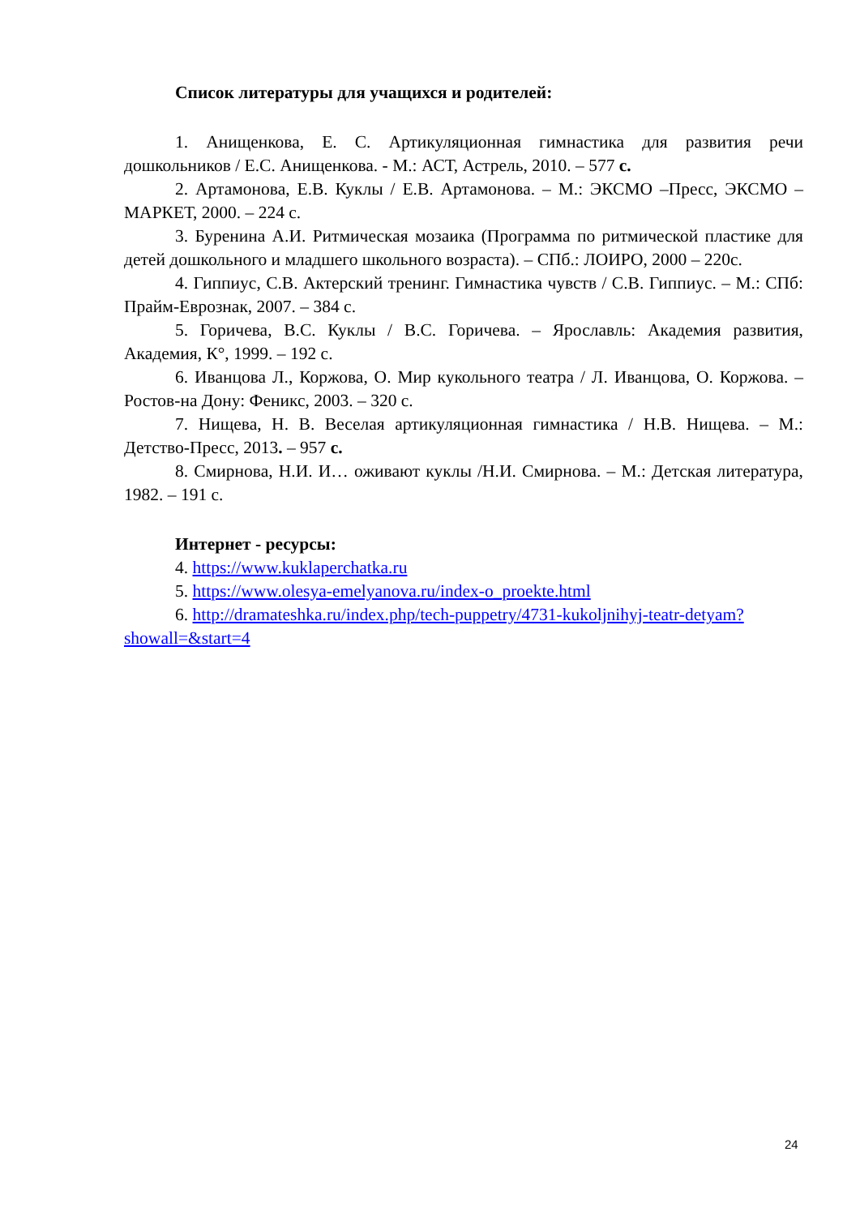Список литературы для учащихся и родителей:
1. Анищенкова, Е. С. Артикуляционная гимнастика для развития речи дошкольников / Е.С. Анищенкова. - М.: АСТ, Астрель, 2010. – 577 с.
2. Артамонова, Е.В. Куклы / Е.В. Артамонова. – М.: ЭКСМО –Пресс, ЭКСМО – МАРКЕТ, 2000. – 224 с.
3. Буренина А.И. Ритмическая мозаика (Программа по ритмической пластике для детей дошкольного и младшего школьного возраста). – СПб.: ЛОИРО, 2000 – 220с.
4. Гиппиус, С.В. Актерский тренинг. Гимнастика чувств / С.В. Гиппиус. – М.: СПб: Прайм-Еврознак, 2007. – 384 с.
5. Горичева, В.С. Куклы / В.С. Горичева. – Ярославль: Академия развития, Академия, К°, 1999. – 192 с.
6. Иванцова Л., Коржова, О. Мир кукольного театра / Л. Иванцова, О. Коржова. – Ростов-на Дону: Феникс, 2003. – 320 с.
7. Нищева, Н. В. Веселая артикуляционная гимнастика / Н.В. Нищева. – М.: Детство-Пресс, 2013. – 957 с.
8. Смирнова, Н.И. И… оживают куклы /Н.И. Смирнова. – М.: Детская литература, 1982. – 191 с.
Интернет - ресурсы:
4. https://www.kuklaperchatka.ru
5. https://www.olesya-emelyanova.ru/index-o_proekte.html
6. http://dramateshka.ru/index.php/tech-puppetry/4731-kukoljnihyj-teatr-detyam?showall=&start=4
24